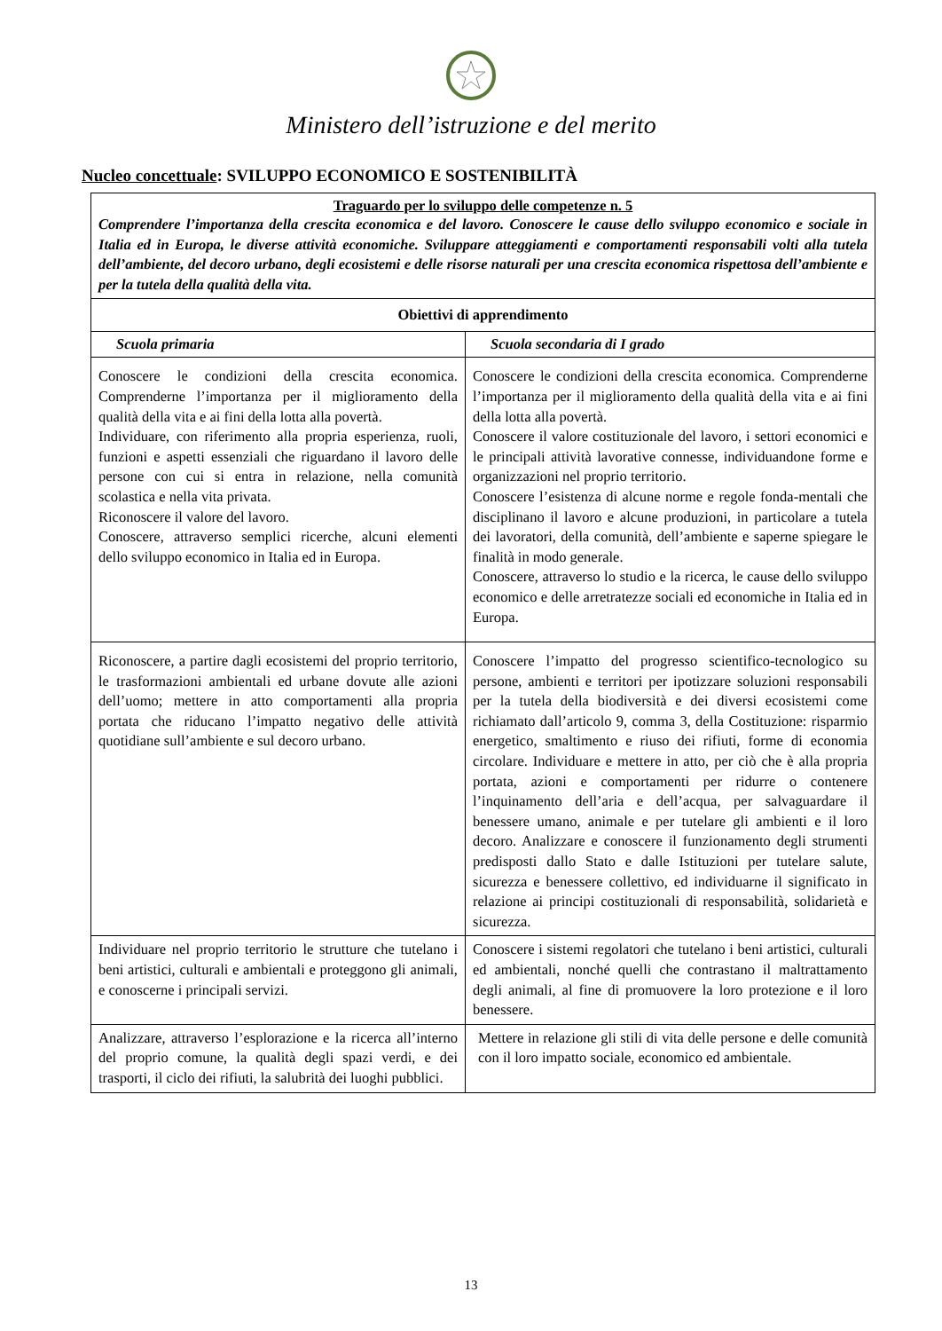Ministero dell’istruzione e del merito
Nucleo concettuale: SVILUPPO ECONOMICO E SOSTENIBILITÀ
| Traguardo per lo sviluppo delle competenze n. 5 Comprendere l’importanza della crescita economica e del lavoro. Conoscere le cause dello sviluppo economico e sociale in Italia ed in Europa, le diverse attività economiche. Sviluppare atteggiamenti e comportamenti responsabili volti alla tutela dell’ambiente, del decoro urbano, degli ecosistemi e delle risorse naturali per una crescita economica rispettosa dell’ambiente e per la tutela della qualità della vita. | |
| Obiettivi di apprendimento | |
| Scuola primaria | Scuola secondaria di I grado |
| Conoscere le condizioni della crescita economica. Comprenderne l’importanza per il miglioramento della qualità della vita e ai fini della lotta alla povertà. Individuare, con riferimento alla propria esperienza, ruoli, funzioni e aspetti essenziali che riguardano il lavoro delle persone con cui si entra in relazione, nella comunità scolastica e nella vita privata. Riconoscere il valore del lavoro. Conoscere, attraverso semplici ricerche, alcuni elementi dello sviluppo economico in Italia ed in Europa. | Conoscere le condizioni della crescita economica. Comprenderne l’importanza per il miglioramento della qualità della vita e ai fini della lotta alla povertà. Conoscere il valore costituzionale del lavoro, i settori economici e le principali attività lavorative connesse, individuandone forme e organizzazioni nel proprio territorio. Conoscere l’esistenza di alcune norme e regole fonda-mentali che disciplinano il lavoro e alcune produzioni, in particolare a tutela dei lavoratori, della comunità, dell’ambiente e saperne spiegare le finalità in modo generale. Conoscere, attraverso lo studio e la ricerca, le cause dello sviluppo economico e delle arretratezze sociali ed economiche in Italia ed in Europa. |
| Riconoscere, a partire dagli ecosistemi del proprio territorio, le trasformazioni ambientali ed urbane dovute alle azioni dell’uomo; mettere in atto comportamenti alla propria portata che riducano l’impatto negativo delle attività quotidiane sull’ambiente e sul decoro urbano. | Conoscere l’impatto del progresso scientifico-tecnologico su persone, ambienti e territori per ipotizzare soluzioni responsabili per la tutela della biodiversità e dei diversi ecosistemi come richiamato dall’articolo 9, comma 3, della Costituzione: risparmio energetico, smaltimento e riuso dei rifiuti, forme di economia circolare. Individuare e mettere in atto, per ciò che è alla propria portata, azioni e comportamenti per ridurre o contenere l’inquinamento dell’aria e dell’acqua, per salvaguardare il benessere umano, animale e per tutelare gli ambienti e il loro decoro. Analizzare e conoscere il funzionamento degli strumenti predisposti dallo Stato e dalle Istituzioni per tutelare salute, sicurezza e benessere collettivo, ed individuarne il significato in relazione ai principi costituzionali di responsabilità, solidarietà e sicurezza. |
| Individuare nel proprio territorio le strutture che tutelano i beni artistici, culturali e ambientali e proteggono gli animali, e conoscerne i principali servizi. | Conoscere i sistemi regolatori che tutelano i beni artistici, culturali ed ambientali, nonché quelli che contrastano il maltrattamento degli animali, al fine di promuovere la loro protezione e il loro benessere. |
| Analizzare, attraverso l’esplorazione e la ricerca all’interno del proprio comune, la qualità degli spazi verdi, e dei trasporti, il ciclo dei rifiuti, la salubrità dei luoghi pubblici. | Mettere in relazione gli stili di vita delle persone e delle comunità con il loro impatto sociale, economico ed ambientale. |
13